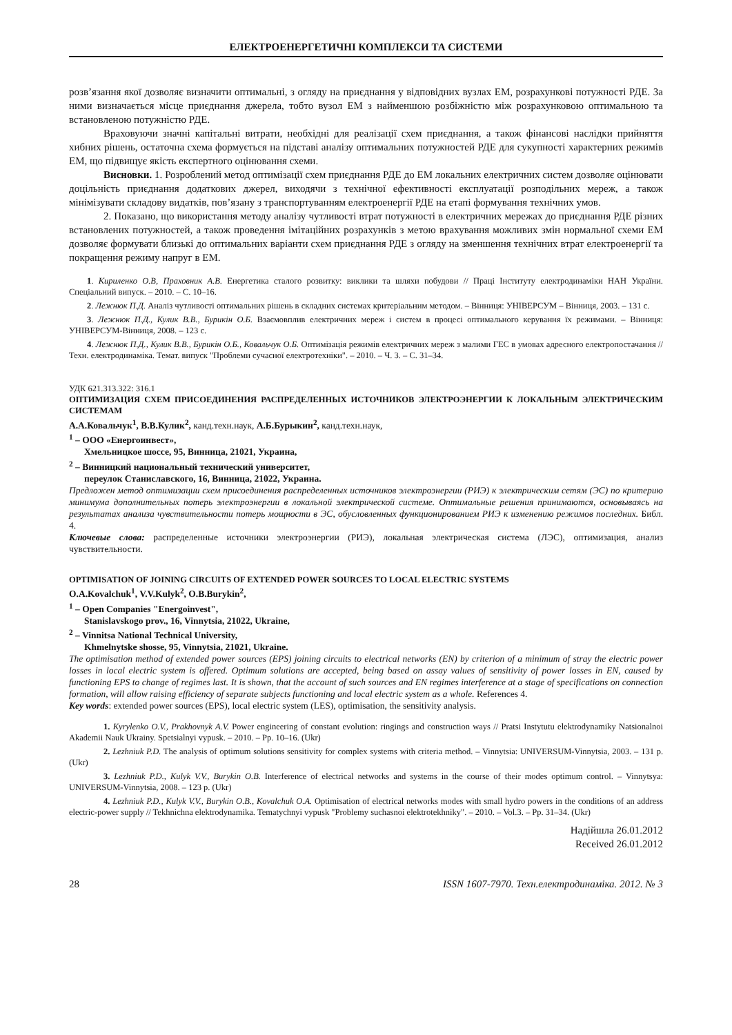ЕЛЕКТРОЕНЕРГЕТИЧНІ КОМПЛЕКСИ ТА СИСТЕМИ
розв’язання якої дозволяє визначити оптимальні, з огляду на приєднання у відповідних вузлах ЕМ, розрахункові потужності РДЕ. За ними визначається місце приєднання джерела, тобто вузол ЕМ з найменшою розбіжністю між розрахунковою оптимальною та встановленою потужністю РДЕ.
Враховуючи значні капітальні витрати, необхідні для реалізації схем приєднання, а також фінансові наслідки прийняття хибних рішень, остаточна схема формується на підставі аналізу оптимальних потужностей РДЕ для сукупності характерних режимів ЕМ, що підвищує якість експертного оцінювання схеми.
Висновки. 1. Розроблений метод оптимізації схем приєднання РДЕ до ЕМ локальних електричних систем дозволяє оцінювати доцільність приєднання додаткових джерел, виходячи з технічної ефективності експлуатації розподільних мереж, а також мінімізувати складову видатків, пов’язану з транспортуванням електроенергії РДЕ на етапі формування технічних умов.
2. Показано, що використання методу аналізу чутливості втрат потужності в електричних мережах до приєднання РДЕ різних встановлених потужностей, а також проведення імітаційних розрахунків з метою врахування можливих змін нормальної схеми ЕМ дозволяє формувати близькі до оптимальних варіанти схем приєднання РДЕ з огляду на зменшення технічних втрат електроенергії та покращення режиму напруг в ЕМ.
1. Кириленко О.В, Праховник А.В. Енергетика сталого розвитку: виклики та шляхи побудови // Праці Інституту електродинаміки НАН України. Спеціальний випуск. – 2010. – С. 10–16.
2. Лежнюк П.Д. Аналіз чутливості оптимальних рішень в складних системах критеріальним методом. – Вінниця: УНІВЕРСУМ – Вінниця, 2003. – 131 с.
3. Лежнюк П.Д., Кулик В.В., Бурикін О.Б. Взаємовплив електричних мереж і систем в процесі оптимального керування їх режимами. – Вінниця: УНІВЕРСУМ-Вінниця, 2008. – 123 с.
4. Лежнюк П.Д., Кулик В.В., Бурикін О.Б., Ковальчук О.Б. Оптимізація режимів електричних мереж з малими ГЕС в умовах адресного електропостачання // Техн. електродинаміка. Темат. випуск "Проблеми сучасної електротехніки". – 2010. – Ч. 3. – С. 31–34.
УДК 621.313.322: 316.1
ОПТИМИЗАЦИЯ СХЕМ ПРИСОЕДИНЕНИЯ РАСПРЕДЕЛЕННЫХ ИСТОЧНИКОВ ЭЛЕКТРОЭНЕРГИИ К ЛОКАЛЬНЫМ ЭЛЕКТРИЧЕСКИМ СИСТЕМАМ
А.А.Ковальчук<sup>1</sup>, В.В.Кулик<sup>2</sup>, канд.техн.наук, А.Б.Бурыкин<sup>2</sup>, канд.техн.наук,
<sup>1</sup> – ООО «Енергоинвест»,
Хмельницкое шоссе, 95, Винница, 21021, Украина,
<sup>2</sup> – Винницкий национальный технический университет,
переулок Станиславского, 16, Винница, 21022, Украина.
Предложен метод оптимизации схем присоединения распределенных источников электроэнергии (РИЭ) к электрическим сетям (ЭС) по критерию минимума дополнительных потерь электроэнергии в локальной электрической системе. Оптимальные решения принимаются, основываясь на результатах анализа чувствительности потерь мощности в ЭС, обусловленных функционированием РИЭ к изменению режимов последних. Библ. 4.
Ключевые слова: распределенные источники электроэнергии (РИЭ), локальная электрическая система (ЛЭС), оптимизация, анализ чувствительности.
OPTIMISATION OF JOINING CIRCUITS OF EXTENDED POWER SOURCES TO LOCAL ELECTRIC SYSTEMS
O.A.Kovalchuk<sup>1</sup>, V.V.Kulyk<sup>2</sup>, O.B.Burykin<sup>2</sup>,
<sup>1</sup> – Open Companies "Energoinvest",
Stanislavskogo prov., 16, Vinnytsia, 21022, Ukraine,
<sup>2</sup> – Vinnitsa National Technical University,
Khmelnytske shosse, 95, Vinnytsia, 21021, Ukraine.
The optimisation method of extended power sources (EPS) joining circuits to electrical networks (EN) by criterion of a minimum of stray the electric power losses in local electric system is offered. Optimum solutions are accepted, being based on assay values of sensitivity of power losses in EN, caused by functioning EPS to change of regimes last. It is shown, that the account of such sources and EN regimes interference at a stage of specifications on connection formation, will allow raising efficiency of separate subjects functioning and local electric system as a whole. References 4.
Key words: extended power sources (EPS), local electric system (LES), optimisation, the sensitivity analysis.
1. Kyrylenko O.V., Prakhovnyk A.V. Power engineering of constant evolution: ringings and construction ways // Pratsi Instytutu elektrodynamiky Natsionalnoi Akademii Nauk Ukrainy. Spetsialnyi vypusk. – 2010. – Pp. 10–16. (Ukr)
2. Lezhniuk P.D. The analysis of optimum solutions sensitivity for complex systems with criteria method. – Vinnytsia: UNIVERSUM-Vinnytsia, 2003. – 131 p. (Ukr)
3. Lezhniuk P.D., Kulyk V.V., Burykin O.B. Interference of electrical networks and systems in the course of their modes optimum control. – Vinnytsya: UNIVERSUM-Vinnytsia, 2008. – 123 p. (Ukr)
4. Lezhniuk P.D., Kulyk V.V., Burykin O.B., Kovalchuk O.A. Optimisation of electrical networks modes with small hydro powers in the conditions of an address electric-power supply // Tekhnichna elektrodynamika. Tematychnyi vypusk "Problemy suchasnoi elektrotekhniky". – 2010. – Vol.3. – Pp. 31–34. (Ukr)
Надійшла 26.01.2012
Received 26.01.2012
28 ISSN 1607-7970. Техн.електродинаміка. 2012. № 3